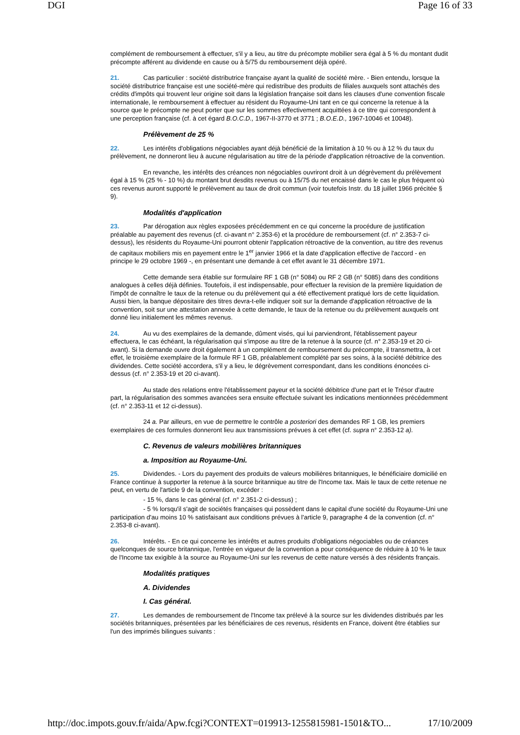DGI Page 16 of 33
complément de remboursement à effectuer, s'il y a lieu, au titre du précompte mobilier sera égal à 5 % du montant dudit précompte afférent au dividende en cause ou à 5/75 du remboursement déjà opéré.
21. Cas particulier : société distributrice française ayant la qualité de société mère. - Bien entendu, lorsque la société distributrice française est une société-mère qui redistribue des produits de filiales auxquels sont attachés des crédits d'impôts qui trouvent leur origine soit dans la législation française soit dans les clauses d'une convention fiscale internationale, le remboursement à effectuer au résident du Royaume-Uni tant en ce qui concerne la retenue à la source que le précompte ne peut porter que sur les sommes effectivement acquittées à ce titre qui correspondent à une perception française (cf. à cet égard B.O.C.D., 1967-II-3770 et 3771 ; B.O.E.D., 1967-10046 et 10048).
Prélèvement de 25 %
22. Les intérêts d'obligations négociables ayant déjà bénéficié de la limitation à 10 % ou à 12 % du taux du prélèvement, ne donneront lieu à aucune régularisation au titre de la période d'application rétroactive de la convention.
En revanche, les intérêts des créances non négociables ouvriront droit à un dégrèvement du prélèvement égal à 15 % (25 % - 10 %) du montant brut desdits revenus ou à 15/75 du net encaissé dans le cas le plus fréquent où ces revenus auront supporté le prélèvement au taux de droit commun (voir toutefois Instr. du 18 juillet 1966 précitée § 9).
Modalités d'application
23. Par dérogation aux règles exposées précédemment en ce qui concerne la procédure de justification préalable au payement des revenus (cf. ci-avant n° 2.353-6) et la procédure de remboursement (cf. n° 2.353-7 ci-dessus), les résidents du Royaume-Uni pourront obtenir l'application rétroactive de la convention, au titre des revenus de capitaux mobiliers mis en payement entre le 1<sup>er</sup> janvier 1966 et la date d'application effective de l'accord - en principe le 29 octobre 1969 -, en présentant une demande à cet effet avant le 31 décembre 1971.
Cette demande sera établie sur formulaire RF 1 GB (n° 5084) ou RF 2 GB (n° 5085) dans des conditions analogues à celles déjà définies. Toutefois, il est indispensable, pour effectuer la revision de la première liquidation de l'impôt de connaître le taux de la retenue ou du prélèvement qui a été effectivement pratiqué lors de cette liquidation. Aussi bien, la banque dépositaire des titres devra-t-elle indiquer soit sur la demande d'application rétroactive de la convention, soit sur une attestation annexée à cette demande, le taux de la retenue ou du prélèvement auxquels ont donné lieu initialement les mêmes revenus.
24. Au vu des exemplaires de la demande, dûment visés, qui lui parviendront, l'établissement payeur effectuera, le cas échéant, la régularisation qui s'impose au titre de la retenue à la source (cf. n° 2.353-19 et 20 ci-avant). Si la demande ouvre droit également à un complément de remboursement du précompte, il transmettra, à cet effet, le troisième exemplaire de la formule RF 1 GB, préalablement complété par ses soins, à la société débitrice des dividendes. Cette société accordera, s'il y a lieu, le dégrèvement correspondant, dans les conditions énoncées ci-dessus (cf. n° 2.353-19 et 20 ci-avant).
Au stade des relations entre l'établissement payeur et la société débitrice d'une part et le Trésor d'autre part, la régularisation des sommes avancées sera ensuite effectuée suivant les indications mentionnées précédemment (cf. n° 2.353-11 et 12 ci-dessus).
24 a. Par ailleurs, en vue de permettre le contrôle a posteriori des demandes RF 1 GB, les premiers exemplaires de ces formules donneront lieu aux transmissions prévues à cet effet (cf. supra n° 2.353-12 a).
C. Revenus de valeurs mobilières britanniques
a. Imposition au Royaume-Uni.
25. Dividendes. - Lors du payement des produits de valeurs mobilières britanniques, le bénéficiaire domicilié en France continue à supporter la retenue à la source britannique au titre de l'Income tax. Mais le taux de cette retenue ne peut, en vertu de l'article 9 de la convention, excéder :
- 15 %, dans le cas général (cf. n° 2.351-2 ci-dessus) ;
- 5 % lorsqu'il s'agit de sociétés françaises qui possèdent dans le capital d'une société du Royaume-Uni une participation d'au moins 10 % satisfaisant aux conditions prévues à l'article 9, paragraphe 4 de la convention (cf. n° 2.353-8 ci-avant).
26. Intérêts. - En ce qui concerne les intérêts et autres produits d'obligations négociables ou de créances quelconques de source britannique, l'entrée en vigueur de la convention a pour conséquence de réduire à 10 % le taux de l'Income tax exigible à la source au Royaume-Uni sur les revenus de cette nature versés à des résidents français.
Modalités pratiques
A. Dividendes
I. Cas général.
27. Les demandes de remboursement de l'Income tax prélevé à la source sur les dividendes distribués par les sociétés britanniques, présentées par les bénéficiaires de ces revenus, résidents en France, doivent être établies sur l'un des imprimés bilingues suivants :
http://doc.impots.gouv.fr/aida/Apw.fcgi?CONTEXT=019913-1255815981-1501&TO... 17/10/2009